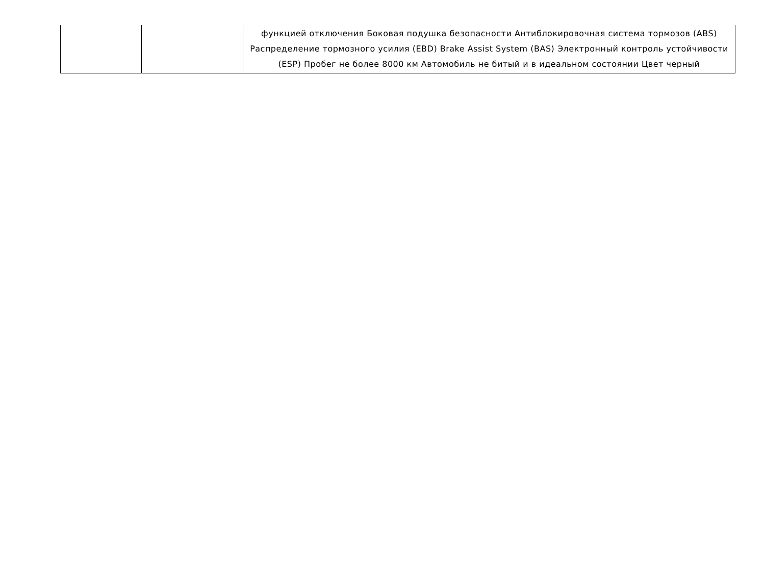| | | функцией отключения Боковая подушка безопасности Антиблокировочная система тормозов (ABS) Распределение тормозного усилия (EBD) Brake Assist System (BAS) Электронный контроль устойчивости (ESP) Пробег не более 8000 км Автомобиль не битый и в идеальном состоянии Цвет черный |